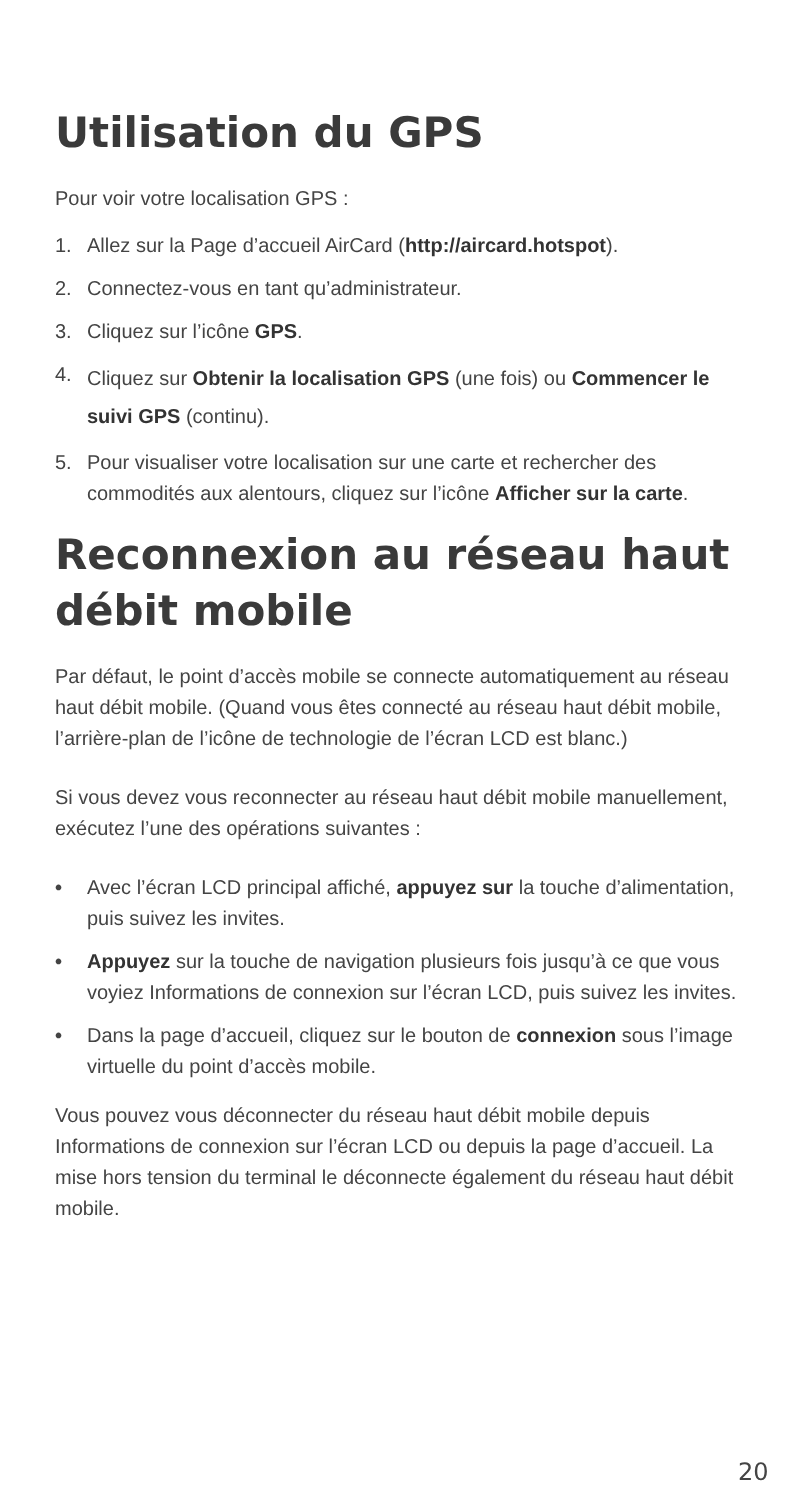Utilisation du GPS
Pour voir votre localisation GPS :
1. Allez sur la Page d’accueil AirCard (http://aircard.hotspot).
2. Connectez-vous en tant qu’administrateur.
3. Cliquez sur l’icône GPS.
4. Cliquez sur Obtenir la localisation GPS (une fois) ou Commencer le suivi GPS (continu).
5. Pour visualiser votre localisation sur une carte et rechercher des commodités aux alentours, cliquez sur l’icône Afficher sur la carte.
Reconnexion au réseau haut débit mobile
Par défaut, le point d’accès mobile se connecte automatiquement au réseau haut débit mobile. (Quand vous êtes connecté au réseau haut débit mobile, l’arrière-plan de l’icône de technologie de l’écran LCD est blanc.)
Si vous devez vous reconnecter au réseau haut débit mobile manuellement, exécutez l’une des opérations suivantes :
• Avec l’écran LCD principal affiché, appuyez sur la touche d’alimentation, puis suivez les invites.
• Appuyez sur la touche de navigation plusieurs fois jusqu’à ce que vous voyiez Informations de connexion sur l’écran LCD, puis suivez les invites.
• Dans la page d’accueil, cliquez sur le bouton de connexion sous l’image virtuelle du point d’accès mobile.
Vous pouvez vous déconnecter du réseau haut débit mobile depuis Informations de connexion sur l’écran LCD ou depuis la page d’accueil. La mise hors tension du terminal le déconnecte également du réseau haut débit mobile.
20